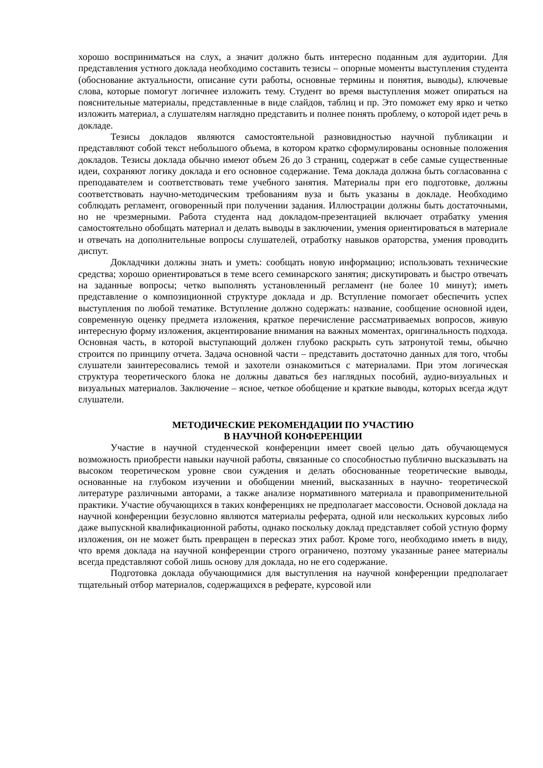хорошо восприниматься на слух, а значит должно быть интересно поданным для аудитории. Для представления устного доклада необходимо составить тезисы – опорные моменты выступления студента (обоснование актуальности, описание сути работы, основные термины и понятия, выводы), ключевые слова, которые помогут логичнее изложить тему. Студент во время выступления может опираться на пояснительные материалы, представленные в виде слайдов, таблиц и пр. Это поможет ему ярко и четко изложить материал, а слушателям наглядно представить и полнее понять проблему, о которой идет речь в докладе.
Тезисы докладов являются самостоятельной разновидностью научной публикации и представляют собой текст небольшого объема, в котором кратко сформулированы основные положения докладов. Тезисы доклада обычно имеют объем 26 до 3 страниц, содержат в себе самые существенные идеи, сохраняют логику доклада и его основное содержание. Тема доклада должна быть согласованна с преподавателем и соответствовать теме учебного занятия. Материалы при его подготовке, должны соответствовать научно-методическим требованиям вуза и быть указаны в докладе. Необходимо соблюдать регламент, оговоренный при получении задания. Иллюстрации должны быть достаточными, но не чрезмерными. Работа студента над докладом-презентацией включает отрабатку умения самостоятельно обобщать материал и делать выводы в заключении, умения ориентироваться в материале и отвечать на дополнительные вопросы слушателей, отработку навыков ораторства, умения проводить диспут.
Докладчики должны знать и уметь: сообщать новую информацию; использовать технические средства; хорошо ориентироваться в теме всего семинарского занятия; дискутировать и быстро отвечать на заданные вопросы; четко выполнять установленный регламент (не более 10 минут); иметь представление о композиционной структуре доклада и др. Вступление помогает обеспечить успех выступления по любой тематике. Вступление должно содержать: название, сообщение основной идеи, современную оценку предмета изложения, краткое перечисление рассматриваемых вопросов, живую интересную форму изложения, акцентирование внимания на важных моментах, оригинальность подхода. Основная часть, в которой выступающий должен глубоко раскрыть суть затронутой темы, обычно строится по принципу отчета. Задача основной части – представить достаточно данных для того, чтобы слушатели заинтересовались темой и захотели ознакомиться с материалами. При этом логическая структура теоретического блока не должны даваться без наглядных пособий, аудио-визуальных и визуальных материалов. Заключение – ясное, четкое обобщение и краткие выводы, которых всегда ждут слушатели.
МЕТОДИЧЕСКИЕ РЕКОМЕНДАЦИИ ПО УЧАСТИЮ
В НАУЧНОЙ КОНФЕРЕНЦИИ
Участие в научной студенческой конференции имеет своей целью дать обучающемуся возможность приобрести навыки научной работы, связанные со способностью публично высказывать на высоком теоретическом уровне свои суждения и делать обоснованные теоретические выводы, основанные на глубоком изучении и обобщении мнений, высказанных в научно- теоретической литературе различными авторами, а также анализе нормативного материала и правоприменительной практики. Участие обучающихся в таких конференциях не предполагает массовости. Основой доклада на научной конференции безусловно являются материалы реферата, одной или нескольких курсовых либо даже выпускной квалификационной работы, однако поскольку доклад представляет собой устную форму изложения, он не может быть превращен в пересказ этих работ. Кроме того, необходимо иметь в виду, что время доклада на научной конференции строго ограничено, поэтому указанные ранее материалы всегда представляют собой лишь основу для доклада, но не его содержание.
Подготовка доклада обучающимися для выступления на научной конференции предполагает тщательный отбор материалов, содержащихся в реферате, курсовой или